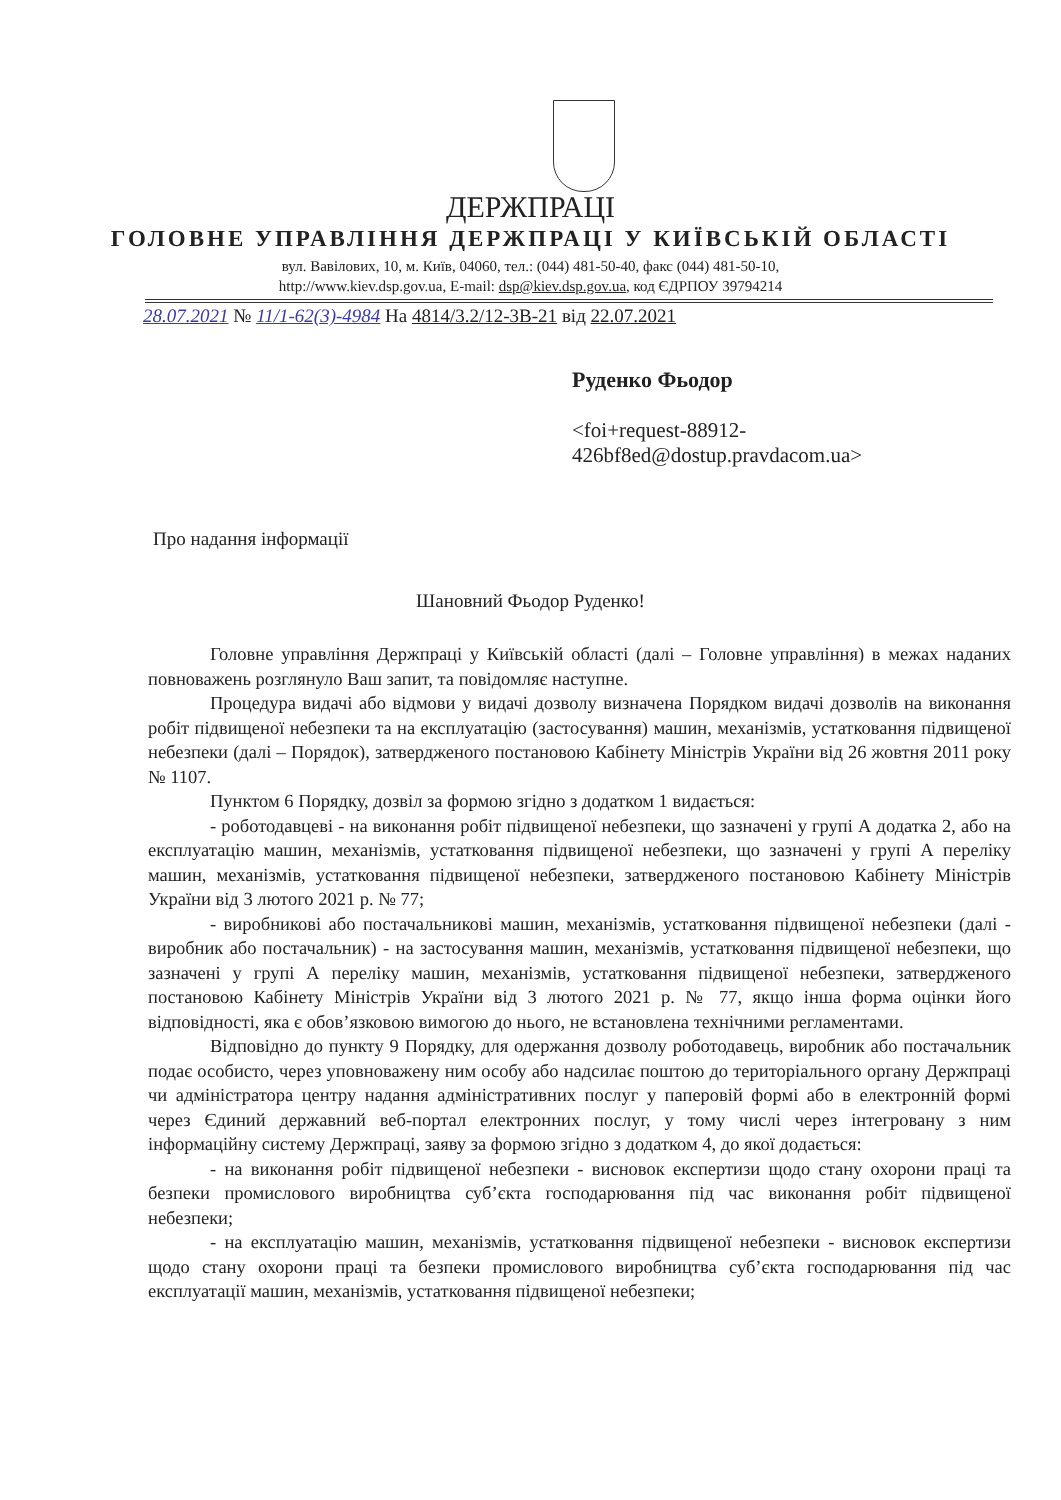ДЕРЖПРАЦІ
ГОЛОВНЕ УПРАВЛІННЯ ДЕРЖПРАЦІ У КИЇВСЬКІЙ ОБЛАСТІ
вул. Вавілових, 10, м. Київ, 04060, тел.: (044) 481-50-40, факс (044) 481-50-10,
http://www.kiev.dsp.gov.ua, E-mail: dsp@kiev.dsp.gov.ua, код ЄДРПОУ 39794214
28.07.2021 № 11/1-62(3)-4984 На 4814/3.2/12-3В-21 від 22.07.2021
Руденко Фьодор
<foi+request-88912-
426bf8ed@dostup.pravdacom.ua>
Про надання інформації
Шановний Фьодор Руденко!
Головне управління Держпраці у Київській області (далі – Головне управління) в межах наданих повноважень розглянуло Ваш запит, та повідомляє наступне.
Процедура видачі або відмови у видачі дозволу визначена Порядком видачі дозволів на виконання робіт підвищеної небезпеки та на експлуатацію (застосування) машин, механізмів, устатковання підвищеної небезпеки (далі – Порядок), затвердженого постановою Кабінету Міністрів України від 26 жовтня 2011 року № 1107.
Пунктом 6 Порядку, дозвіл за формою згідно з додатком 1 видається:
- роботодавцеві - на виконання робіт підвищеної небезпеки, що зазначені у групі А додатка 2, або на експлуатацію машин, механізмів, устатковання підвищеної небезпеки, що зазначені у групі А переліку машин, механізмів, устатковання підвищеної небезпеки, затвердженого постановою Кабінету Міністрів України від 3 лютого 2021 р. № 77;
- виробникові або постачальникові машин, механізмів, устатковання підвищеної небезпеки (далі - виробник або постачальник) - на застосування машин, механізмів, устатковання підвищеної небезпеки, що зазначені у групі А переліку машин, механізмів, устатковання підвищеної небезпеки, затвердженого постановою Кабінету Міністрів України від 3 лютого 2021 р. № 77, якщо інша форма оцінки його відповідності, яка є обов’язковою вимогою до нього, не встановлена технічними регламентами.
Відповідно до пункту 9 Порядку, для одержання дозволу роботодавець, виробник або постачальник подає особисто, через уповноважену ним особу або надсилає поштою до територіального органу Держпраці чи адміністратора центру надання адміністративних послуг у паперовій формі або в електронній формі через Єдиний державний веб-портал електронних послуг, у тому числі через інтегровану з ним інформаційну систему Держпраці, заяву за формою згідно з додатком 4, до якої додається:
- на виконання робіт підвищеної небезпеки - висновок експертизи щодо стану охорони праці та безпеки промислового виробництва суб’єкта господарювання під час виконання робіт підвищеної небезпеки;
- на експлуатацію машин, механізмів, устатковання підвищеної небезпеки - висновок експертизи щодо стану охорони праці та безпеки промислового виробництва суб’єкта господарювання під час експлуатації машин, механізмів, устатковання підвищеної небезпеки;